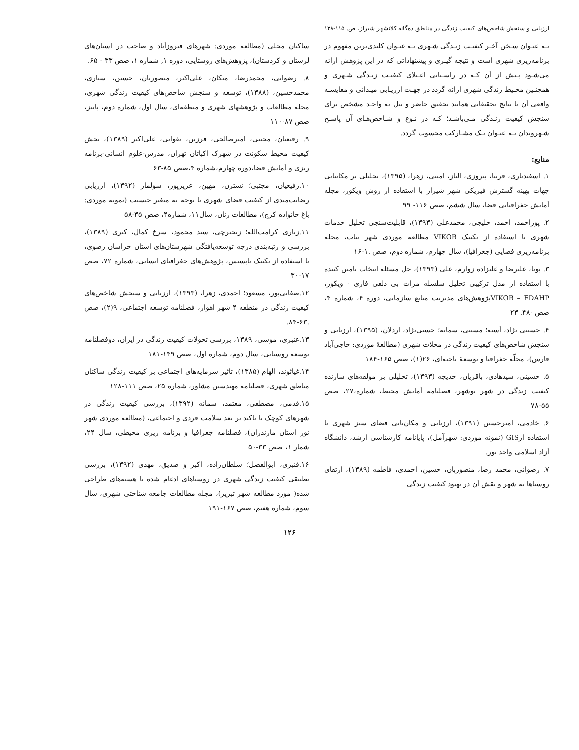ارزیابی و سنجش شاخص‌های کیفیت زندگی در مناطق ده‌گانه کلانشهر شیراز، ص. ۱۱۵-۱۲۸
بـه عنـوان سـخن آخـر کیفیـت زنـدگی شـهری بـه عنـوان کلیدی‌ترین مفهوم در برنامه‌ریزی شهری است و نتیجه گیـری و پیشنهاداتی که در این پژوهش ارائه می‌شـود پـیش از آن کـه در راسـتایی اعـتلای کیفیـت زنـدگی شـهری و همچنـین محـیط زندگی شهری ارائه گردد در جهـت ارزیـابی میـدانی و مقایسـه واقعی آن با نتایج تحقیقاتی همانند تحقیق حاضر و نیل به واحـد مشخص برای سنجش کیفیت زنـدگی مـی‌باشـد؛ کـه در نـوع و شـاخص‌هـای آن پاسـخ شـهروندان بـه عنـوان یـک مشـارکت محسوب گردد.
منابع:
۱. اسفندیاری، فریبا، پیروزی، الناز، امینی، زهرا، (۱۳۹۵)، تحلیلی بر مکانیابی جهات بهینه گسترش فیزیکی شهر شیراز با استفاده از روش ویکور، مجله آمایش جغرافیایی فضا، سال ششم، صص ۱۱۶- ۹۹
۲. پوراحمد، احمد، خلیجی، محمدعلی (۱۳۹۳)، قابلیت‌سنجی تحلیل خدمات شهری با استفاده از تکنیک VIKOR مطالعه موردی شهر بناب، مجله برنامه‌ریزی فضایی (جغرافیا)، سال چهارم، شماره دوم، صص .۱-۱۶
۳. پویا، علیرضا و علیزاده زوارم، علی (۱۳۹۳)، حل مسئله انتخاب تامین کننده با استفاده از مدل ترکیبی تحلیل سلسله مرات بی دلفی فازی - ویکور، VIKOR – FDAHPپژوهش‌های مدیریت منابع سازمانی، دوره ۴، شماره ۴، صص -۴۸. ۲۳
۴. حسینی نژاد، آسیه؛ مسیبی، سمانه؛ حسنی‌نژاد، اردلان، (۱۳۹۵)، ارزیابی و سنجش شاخص‌های کیفیت زندگی در محلات شهری (مطالعهٔ موردی: حاجی‌آباد فارس)، مجلّه جغرافیا و توسعهٔ ناحیه‌ای، ۲۶(۱)، صص ۱۶۵-۱۸۴
۵. حسینی، سیدهادی، باقریان، خدیجه (۱۳۹۳)، تحلیلی بر مولفه‌های سازنده کیفیت زندگی در شهر نوشهر، فصلنامه آمایش محیط، شماره،۲۷، صص ۵۵-۷۸
۶. خادمی، امیرحسین (۱۳۹۱)، ارزیابی و مکان‌یابی فضای سبز شهری با استفاده ازGIS (نمونه موردی: شهرآمل)، پایانامه کارشناسی ارشد، دانشگاه آزاد اسلامی واحد نور.
۷. رضوانی، محمد رضا، منصوربان، حسین، احمدی، فاطمه (۱۳۸۹)، ارتقای روستاها به شهر و نقش آن در بهبود کیفیت زندگی
ساکنان محلی (مطالعه موردی: شهرهای فیروزآباد و صاحب در استان‌های لرستان و کردستان)، پژوهش‌های روستایی، دوره ۱, شماره ۱، صص ۳۳ - ۶۵.
۸. رضوانی، محمدرضا، متکان، علی‌اکبر، منصوریان، حسین، ستاری، محمدحسین، (۱۳۸۸)، توسعه و سنجش شاخص‌های کیفیت زندگی شهری، مجله مطالعات و پژوهشهای شهری و منطقه‌ای، سال اول، شماره دوم، پاییز، صص ۸۷-۱۱۰
۹. رفیعیان، مجتبی، امیرصالحی، فرزین، تقوایی، علی‌اکبر (۱۳۸۹)، نجش کیفیت محیط سکونت در شهرک اکباتان تهران، مدرس-علوم انسانی-برنامه ریزی و آمایش فضا،دوره چهارم،شماره ۴،صص ۸۵-۶۳
۱۰.رفیعیان، مجتبی؛ نسترن، مهین، عزیزپور، سولماز (۱۳۹۲)، ارزیابی رضایت‌مندی از کیفیت فضای شهری با توجه به متغیر جنسیت (نمونه موردی: باغ خانواده کرج)، مطالعات زنان، سال۱۱، شماره۴، صص ۳۵-۵۸
۱۱.زیاری کرامت‌الله؛ زنجیرچی، سید محمود، سرخ کمال، کبری (۱۳۸۹)، بررسی و رتبه‌بندی درجه توسعه‌یافتگی شهرستان‌های استان خراسان رضوی، با استفاده از تکنیک تاپسیس، پژوهش‌های جغرافیای انسانی، شماره ۷۲، صص ۱۷-۳۰
۱۲.صفایی‌پور، مسعود؛ احمدی، زهرا، (۱۳۹۳)، ارزیابی و سنجش شاخص‌های کیفیت زندگی در منطقه ۴ شهر اهواز، فصلنامه توسعه اجتماعی، ۹(۲)، صص .۶۳-۸۴.
۱۳.عنبری، موسی، ۱۳۸۹، بررسی تحولات کیفیت زندگی در ایران، دوفصلنامه توسعه روستایی، سال دوم، شماره اول، صص ۱۴۹-۱۸۱
۱۴.غیاثوند، الهام (۱۳۸۵)، تاثیر سرمایه‌های اجتماعی بر کیفیت زندگی ساکنان مناطق شهری، فصلنامه مهندسین مشاور، شماره ۲۵، صص ۱۱۱-۱۲۸
۱۵.قدمی، مصطفی، معتمد، سمانه (۱۳۹۲)، بررسی کیفیت زندگی در شهرهای کوچک با تاکید بر بعد سلامت فردی و اجتماعی، (مطالعه موردی شهر نور استان مازندران)، فصلنامه جغرافیا و برنامه ریزی محیطی، سال ۲۴، شمار ۱، صص ۳۳-۵۰
۱۶.قنبری، ابوالفضل؛ سلطان‌زاده، اکبر و صدیق، مهدی (۱۳۹۲)، بررسی تطبیقی کیفیت زندگی شهری در روستاهای ادغام شده با هسته‌های طراحی شده( مورد مطالعه شهر تبریز)، مجله مطالعات جامعه شناختی شهری، سال سوم، شماره هفتم، صص ۱۶۷-۱۹۱
۱۲۶